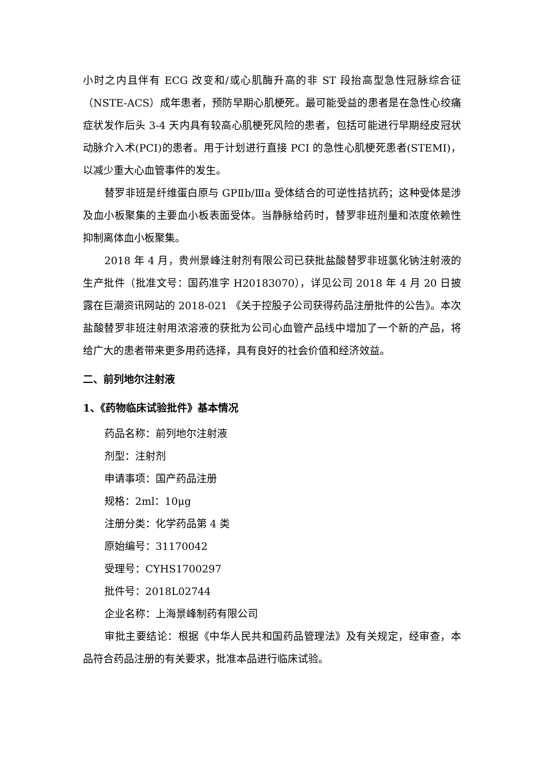小时之内且伴有 ECG 改变和/或心肌酶升高的非 ST 段抬高型急性冠脉综合征（NSTE-ACS）成年患者，预防早期心肌梗死。最可能受益的患者是在急性心绞痛症状发作后头 3-4 天内具有较高心肌梗死风险的患者，包括可能进行早期经皮冠状动脉介入术(PCI)的患者。用于计划进行直接 PCI 的急性心肌梗死患者(STEMI)，以减少重大心血管事件的发生。
替罗非班是纤维蛋白原与 GPⅡb/Ⅲa 受体结合的可逆性拮抗药；这种受体是涉及血小板聚集的主要血小板表面受体。当静脉给药时，替罗非班剂量和浓度依赖性抑制离体血小板聚集。
2018 年 4 月，贵州景峰注射剂有限公司已获批盐酸替罗非班氯化钠注射液的生产批件（批准文号：国药准字 H20183070），详见公司 2018 年 4 月 20 日披露在巨潮资讯网站的 2018-021 《关于控股子公司获得药品注册批件的公告》。本次盐酸替罗非班注射用浓溶液的获批为公司心血管产品线中增加了一个新的产品，将给广大的患者带来更多用药选择，具有良好的社会价值和经济效益。
二、前列地尔注射液
1、《药物临床试验批件》基本情况
药品名称：前列地尔注射液
剂型：注射剂
申请事项：国产药品注册
规格：2ml：10μg
注册分类：化学药品第 4 类
原始编号：31170042
受理号：CYHS1700297
批件号：2018L02744
企业名称：上海景峰制药有限公司
审批主要结论：根据《中华人民共和国药品管理法》及有关规定，经审查，本品符合药品注册的有关要求，批准本品进行临床试验。